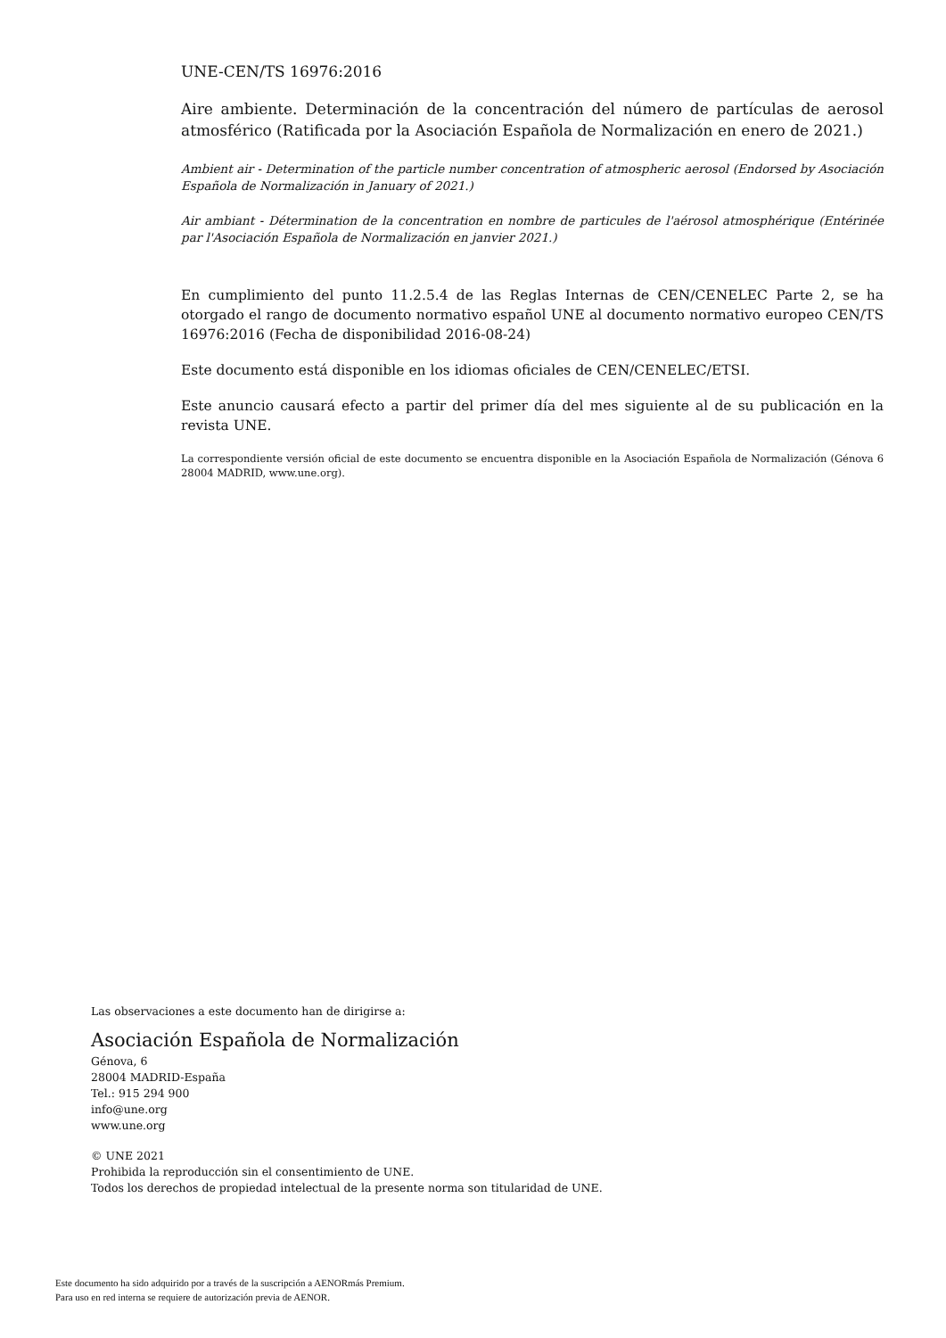UNE-CEN/TS 16976:2016
Aire ambiente. Determinación de la concentración del número de partículas de aerosol atmosférico (Ratificada por la Asociación Española de Normalización en enero de 2021.)
Ambient air - Determination of the particle number concentration of atmospheric aerosol (Endorsed by Asociación Española de Normalización in January of 2021.)
Air ambiant - Détermination de la concentration en nombre de particules de l'aérosol atmosphérique (Entérinée par l'Asociación Española de Normalización en janvier 2021.)
En cumplimiento del punto 11.2.5.4 de las Reglas Internas de CEN/CENELEC Parte 2, se ha otorgado el rango de documento normativo español UNE al documento normativo europeo CEN/TS 16976:2016 (Fecha de disponibilidad 2016-08-24)
Este documento está disponible en los idiomas oficiales de CEN/CENELEC/ETSI.
Este anuncio causará efecto a partir del primer día del mes siguiente al de su publicación en la revista UNE.
La correspondiente versión oficial de este documento se encuentra disponible en la Asociación Española de Normalización (Génova 6 28004 MADRID, www.une.org).
Las observaciones a este documento han de dirigirse a:
Asociación Española de Normalización
Génova, 6
28004 MADRID-España
Tel.: 915 294 900
info@une.org
www.une.org
© UNE 2021
Prohibida la reproducción sin el consentimiento de UNE.
Todos los derechos de propiedad intelectual de la presente norma son titularidad de UNE.
Este documento ha sido adquirido por a través de la suscripción a AENORmás Premium.
Para uso en red interna se requiere de autorización previa de AENOR.